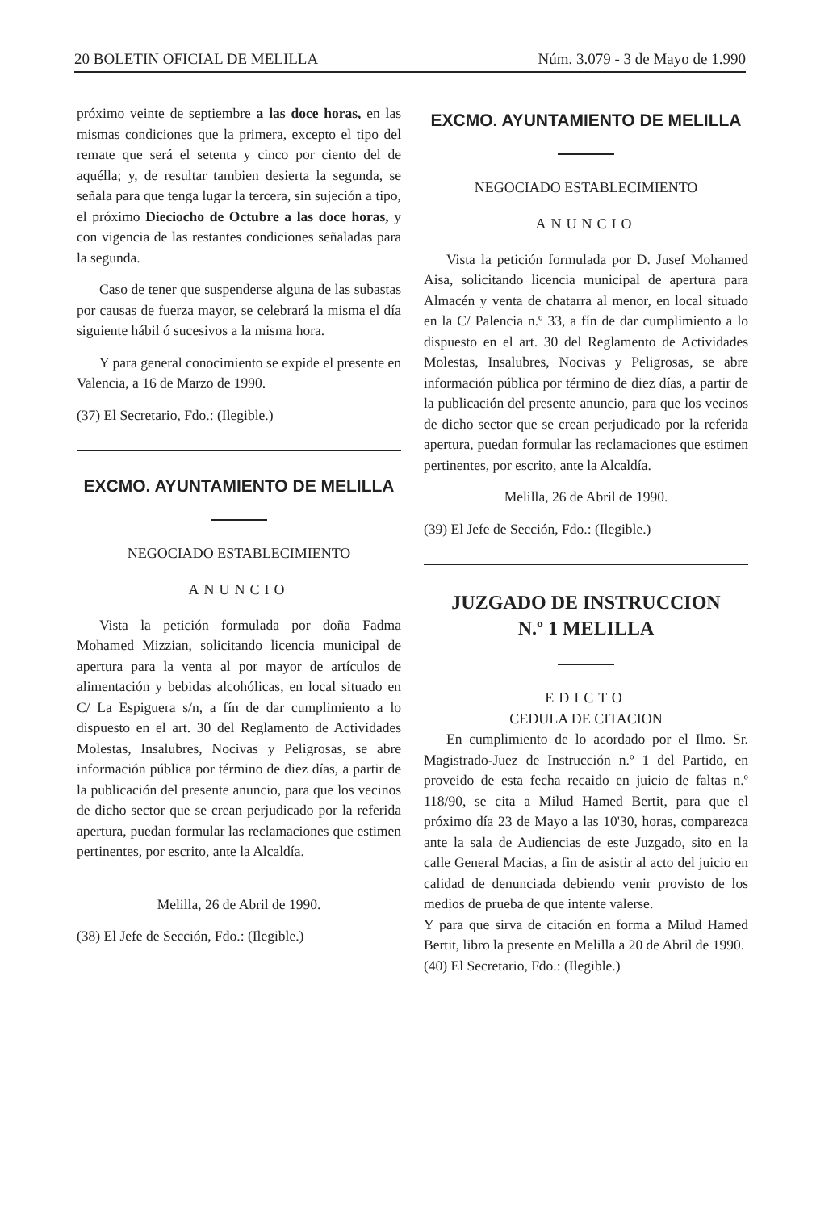20 BOLETIN OFICIAL DE MELILLA Núm. 3.079 - 3 de Mayo de 1.990
próximo veinte de septiembre a las doce horas, en las mismas condiciones que la primera, excepto el tipo del remate que será el setenta y cinco por ciento del de aquélla; y, de resultar tambien desierta la segunda, se señala para que tenga lugar la tercera, sin sujeción a tipo, el próximo Dieciocho de Octubre a las doce horas, y con vigencia de las restantes condiciones señaladas para la segunda.
Caso de tener que suspenderse alguna de las subastas por causas de fuerza mayor, se celebrará la misma el día siguiente hábil ó sucesivos a la misma hora.
Y para general conocimiento se expide el presente en Valencia, a 16 de Marzo de 1990.
(37) El Secretario, Fdo.: (Ilegible.)
EXCMO. AYUNTAMIENTO DE MELILLA
NEGOCIADO ESTABLECIMIENTO
ANUNCIO
Vista la petición formulada por doña Fadma Mohamed Mizzian, solicitando licencia municipal de apertura para la venta al por mayor de artículos de alimentación y bebidas alcohólicas, en local situado en C/ La Espiguera s/n, a fín de dar cumplimiento a lo dispuesto en el art. 30 del Reglamento de Actividades Molestas, Insalubres, Nocivas y Peligrosas, se abre información pública por término de diez días, a partir de la publicación del presente anuncio, para que los vecinos de dicho sector que se crean perjudicado por la referida apertura, puedan formular las reclamaciones que estimen pertinentes, por escrito, ante la Alcaldía.
Melilla, 26 de Abril de 1990.
(38) El Jefe de Sección, Fdo.: (Ilegible.)
EXCMO. AYUNTAMIENTO DE MELILLA
NEGOCIADO ESTABLECIMIENTO
ANUNCIO
Vista la petición formulada por D. Jusef Mohamed Aisa, solicitando licencia municipal de apertura para Almacén y venta de chatarra al menor, en local situado en la C/ Palencia n.º 33, a fín de dar cumplimiento a lo dispuesto en el art. 30 del Reglamento de Actividades Molestas, Insalubres, Nocivas y Peligrosas, se abre información pública por término de diez días, a partir de la publicación del presente anuncio, para que los vecinos de dicho sector que se crean perjudicado por la referida apertura, puedan formular las reclamaciones que estimen pertinentes, por escrito, ante la Alcaldía.
Melilla, 26 de Abril de 1990.
(39) El Jefe de Sección, Fdo.: (Ilegible.)
JUZGADO DE INSTRUCCION
N.º 1 MELILLA
EDICTO
CEDULA DE CITACION
En cumplimiento de lo acordado por el Ilmo. Sr. Magistrado-Juez de Instrucción n.º 1 del Partido, en proveido de esta fecha recaido en juicio de faltas n.º 118/90, se cita a Milud Hamed Bertit, para que el próximo día 23 de Mayo a las 10'30, horas, comparezca ante la sala de Audiencias de este Juzgado, sito en la calle General Macias, a fin de asistir al acto del juicio en calidad de denunciada debiendo venir provisto de los medios de prueba de que intente valerse.
Y para que sirva de citación en forma a Milud Hamed Bertit, libro la presente en Melilla a 20 de Abril de 1990.
(40) El Secretario, Fdo.: (Ilegible.)